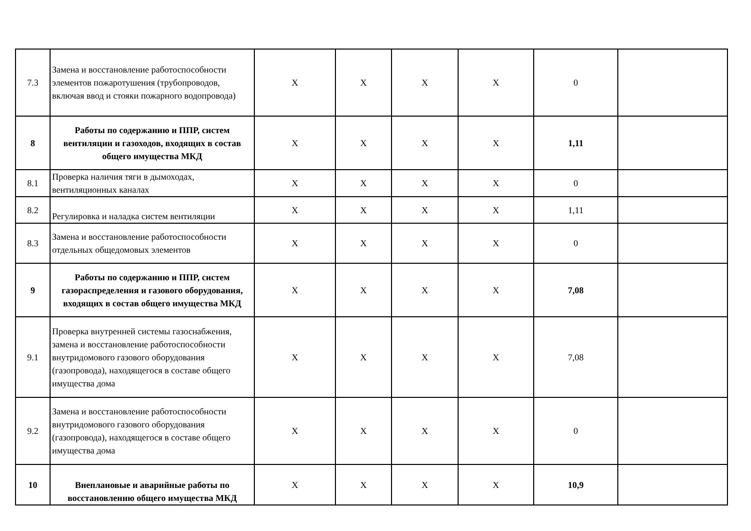| 7.3 | Замена и восстановление работоспособности элементов пожаротушения (трубопроводов, включая ввод и стояки пожарного водопровода) | X | X | X | X | 0 | |
| 8 | Работы по содержанию и ППР, систем вентиляции и газоходов, входящих в состав общего имущества МКД | X | X | X | X | 1,11 | |
| 8.1 | Проверка наличия тяги в дымоходах, вентиляционных каналах | X | X | X | X | 0 | |
| 8.2 | Регулировка и наладка систем вентиляции | X | X | X | X | 1,11 | |
| 8.3 | Замена и восстановление работоспособности отдельных общедомовых элементов | X | X | X | X | 0 | |
| 9 | Работы по содержанию и ППР, систем газораспределения и газового оборудования, входящих в состав общего имущества МКД | X | X | X | X | 7,08 | |
| 9.1 | Проверка внутренней системы газоснабжения, замена и восстановление работоспособности внутридомового газового оборудования (газопровода), находящегося в составе общего имущества дома | X | X | X | X | 7,08 | |
| 9.2 | Замена и восстановление работоспособности внутридомового газового оборудования (газопровода), находящегося в составе общего имущества дома | X | X | X | X | 0 | |
| 10 | Внеплановые и аварийные работы по восстановлению общего имущества МКД | X | X | X | X | 10,9 | |